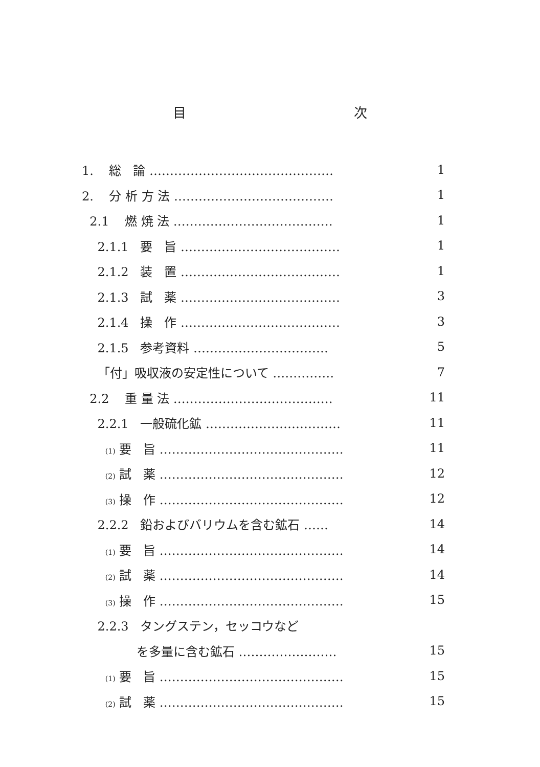目 次
| 1. 総 論 ……………………………………… | 1 |
| 2. 分 析 方 法 ………………………………… | 1 |
| 2.1 燃 焼 法 ………………………………… | 1 |
| 2.1.1 要 旨 ………………………………… | 1 |
| 2.1.2 装 置 ………………………………… | 1 |
| 2.1.3 試 薬 ………………………………… | 3 |
| 2.1.4 操 作 ………………………………… | 3 |
| 2.1.5 参考資料 …………………………… | 5 |
| 「付」吸収液の安定性について …………… | 7 |
| 2.2 重 量 法 ………………………………… | 11 |
| 2.2.1 一般硫化鉱 …………………………… | 11 |
| (1) 要 旨 ……………………………………… | 11 |
| (2) 試 薬 ……………………………………… | 12 |
| (3) 操 作 ……………………………………… | 12 |
| 2.2.2 鉛およびバリウムを含む鉱石 …… | 14 |
| (1) 要 旨 ……………………………………… | 14 |
| (2) 試 薬 ……………………………………… | 14 |
| (3) 操 作 ……………………………………… | 15 |
| 2.2.3 タングステン，セッコウなど | |
| を多量に含む鉱石 …………………… | 15 |
| (1) 要 旨 ……………………………………… | 15 |
| (2) 試 薬 ……………………………………… | 15 |